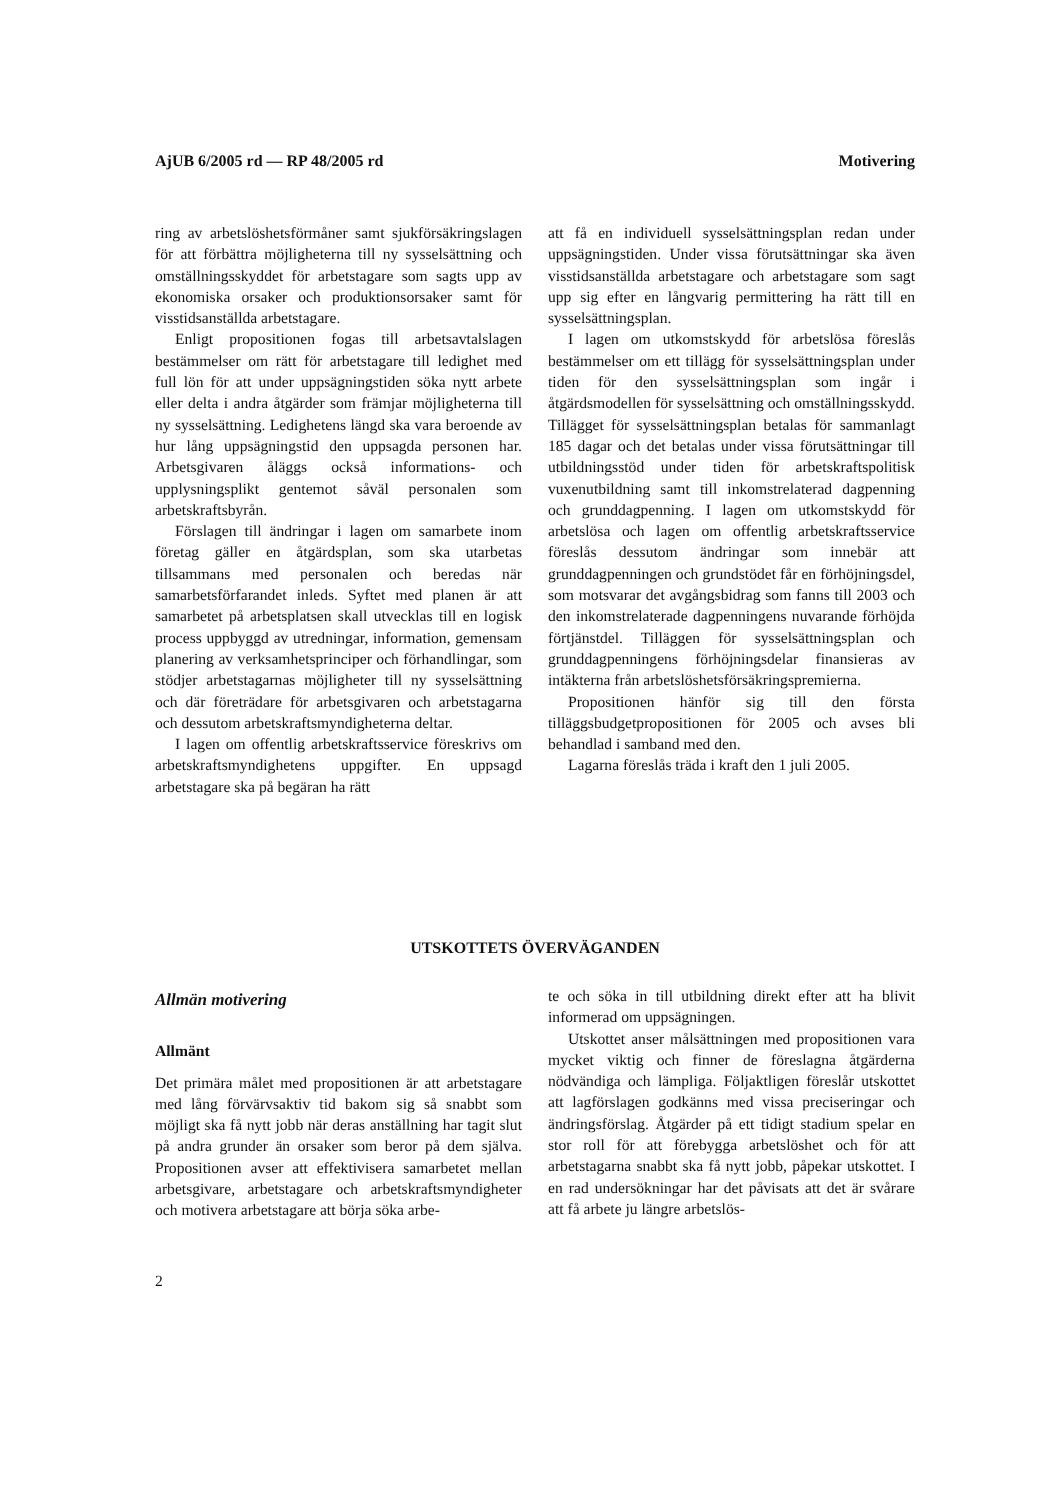AjUB 6/2005 rd — RP 48/2005 rd Motivering
ring av arbetslöshetsförmåner samt sjukförsäkringslagen för att förbättra möjligheterna till ny sysselsättning och omställningsskyddet för arbetstagare som sagts upp av ekonomiska orsaker och produktionsorsaker samt för visstidsanställda arbetstagare.
Enligt propositionen fogas till arbetsavtalslagen bestämmelser om rätt för arbetstagare till ledighet med full lön för att under uppsägningstiden söka nytt arbete eller delta i andra åtgärder som främjar möjligheterna till ny sysselsättning. Ledighetens längd ska vara beroende av hur lång uppsägningstid den uppsagda personen har. Arbetsgivaren åläggs också informations- och upplysningsplikt gentemot såväl personalen som arbetskraftsbyrån.
Förslagen till ändringar i lagen om samarbete inom företag gäller en åtgärdsplan, som ska utarbetas tillsammans med personalen och beredas när samarbetsförfarandet inleds. Syftet med planen är att samarbetet på arbetsplatsen skall utvecklas till en logisk process uppbyggd av utredningar, information, gemensam planering av verksamhetsprinciper och förhandlingar, som stödjer arbetstagarnas möjligheter till ny sysselsättning och där företrädare för arbetsgivaren och arbetstagarna och dessutom arbetskraftsmyndigheterna deltar.
I lagen om offentlig arbetskraftsservice föreskrivs om arbetskraftsmyndighetens uppgifter. En uppsagd arbetstagare ska på begäran ha rätt
att få en individuell sysselsättningsplan redan under uppsägningstiden. Under vissa förutsättningar ska även visstidsanställda arbetstagare och arbetstagare som sagt upp sig efter en långvarig permittering ha rätt till en sysselsättningsplan.
I lagen om utkomstskydd för arbetslösa föreslås bestämmelser om ett tillägg för sysselsättningsplan under tiden för den sysselsättningsplan som ingår i åtgärdsmodellen för sysselsättning och omställningsskydd. Tillägget för sysselsättningsplan betalas för sammanlagt 185 dagar och det betalas under vissa förutsättningar till utbildningsstöd under tiden för arbetskraftspolitisk vuxenutbildning samt till inkomstrelaterad dagpenning och grunddagpenning. I lagen om utkomstskydd för arbetslösa och lagen om offentlig arbetskraftsservice föreslås dessutom ändringar som innebär att grunddagpenningen och grundstödet får en förhöjningsdel, som motsvarar det avgångsbidrag som fanns till 2003 och den inkomstrelaterade dagpenningens nuvarande förhöjda förtjänstdel. Tilläggen för sysselsättningsplan och grunddagpenningens förhöjningsdelar finansieras av intäkterna från arbetslöshetsförsäkringspremierna.
Propositionen hänför sig till den första tilläggsbudgetpropositionen för 2005 och avses bli behandlad i samband med den.
Lagarna föreslås träda i kraft den 1 juli 2005.
UTSKOTTETS ÖVERVÄGANDEN
Allmän motivering
Allmänt
Det primära målet med propositionen är att arbetstagare med lång förvärvsaktiv tid bakom sig så snabbt som möjligt ska få nytt jobb när deras anställning har tagit slut på andra grunder än orsaker som beror på dem själva. Propositionen avser att effektivisera samarbetet mellan arbetsgivare, arbetstagare och arbetskraftsmyndigheter och motivera arbetstagare att börja söka arbe-
te och söka in till utbildning direkt efter att ha blivit informerad om uppsägningen.
Utskottet anser målsättningen med propositionen vara mycket viktig och finner de föreslagna åtgärderna nödvändiga och lämpliga. Följaktligen föreslår utskottet att lagförslagen godkänns med vissa preciseringar och ändringsförslag. Åtgärder på ett tidigt stadium spelar en stor roll för att förebygga arbetslöshet och för att arbetstagarna snabbt ska få nytt jobb, påpekar utskottet. I en rad undersökningar har det påvisats att det är svårare att få arbete ju längre arbetslös-
2